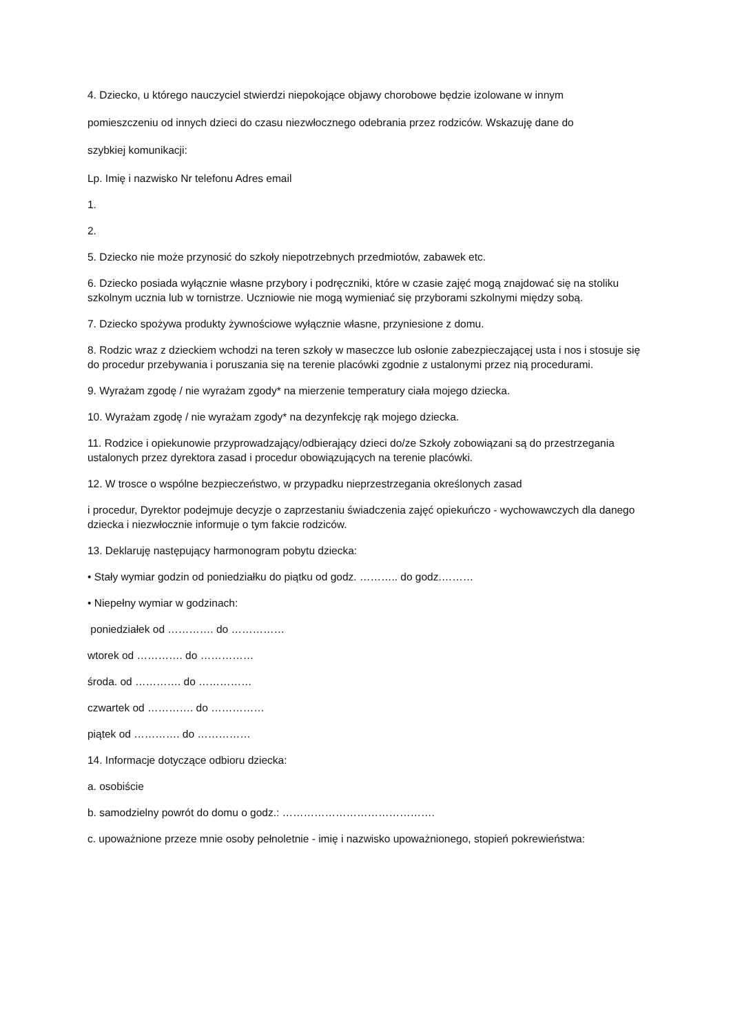4. Dziecko, u którego nauczyciel stwierdzi niepokojące objawy chorobowe będzie izolowane w innym
pomieszczeniu od innych dzieci do czasu niezwłocznego odebrania przez rodziców. Wskazuję dane do
szybkiej komunikacji:
Lp. Imię i nazwisko Nr telefonu Adres email
1.
2.
5. Dziecko nie może przynosić do szkoły niepotrzebnych przedmiotów, zabawek etc.
6. Dziecko posiada wyłącznie własne przybory i podręczniki, które w czasie zajęć mogą znajdować się na stoliku szkolnym ucznia lub w tornistrze. Uczniowie nie mogą wymieniać się przyborami szkolnymi między sobą.
7. Dziecko spożywa produkty żywnościowe wyłącznie własne, przyniesione z domu.
8. Rodzic wraz z dzieckiem wchodzi na teren szkoły w maseczce lub osłonie zabezpieczającej usta i nos i stosuje się do procedur przebywania i poruszania się na terenie placówki zgodnie z ustalonymi przez nią procedurami.
9. Wyrażam zgodę / nie wyrażam zgody* na mierzenie temperatury ciała mojego dziecka.
10. Wyrażam zgodę / nie wyrażam zgody* na dezynfekcję rąk mojego dziecka.
11. Rodzice i opiekunowie przyprowadzający/odbierający dzieci do/ze Szkoły zobowiązani są do przestrzegania ustalonych przez dyrektora zasad i procedur obowiązujących na terenie placówki.
12. W trosce o wspólne bezpieczeństwo, w przypadku nieprzestrzegania określonych zasad
i procedur, Dyrektor podejmuje decyzje o zaprzestaniu świadczenia zajęć opiekuńczo - wychowawczych dla danego dziecka i niezwłocznie informuje o tym fakcie rodziców.
13. Deklaruję następujący harmonogram pobytu dziecka:
• Stały wymiar godzin od poniedziałku do piątku od godz. ……….. do godz.………
• Niepełny wymiar w godzinach:
poniedziałek od …………. do ……………
wtorek od …………. do ……………
środa. od …………. do ……………
czwartek od …………. do ……………
piątek od …………. do ……………
14. Informacje dotyczące odbioru dziecka:
a. osobiście
b. samodzielny powrót do domu o godz.: …………………………………….
c. upoważnione przeze mnie osoby pełnoletnie - imię i nazwisko upoważnionego, stopień pokrewieństwa: